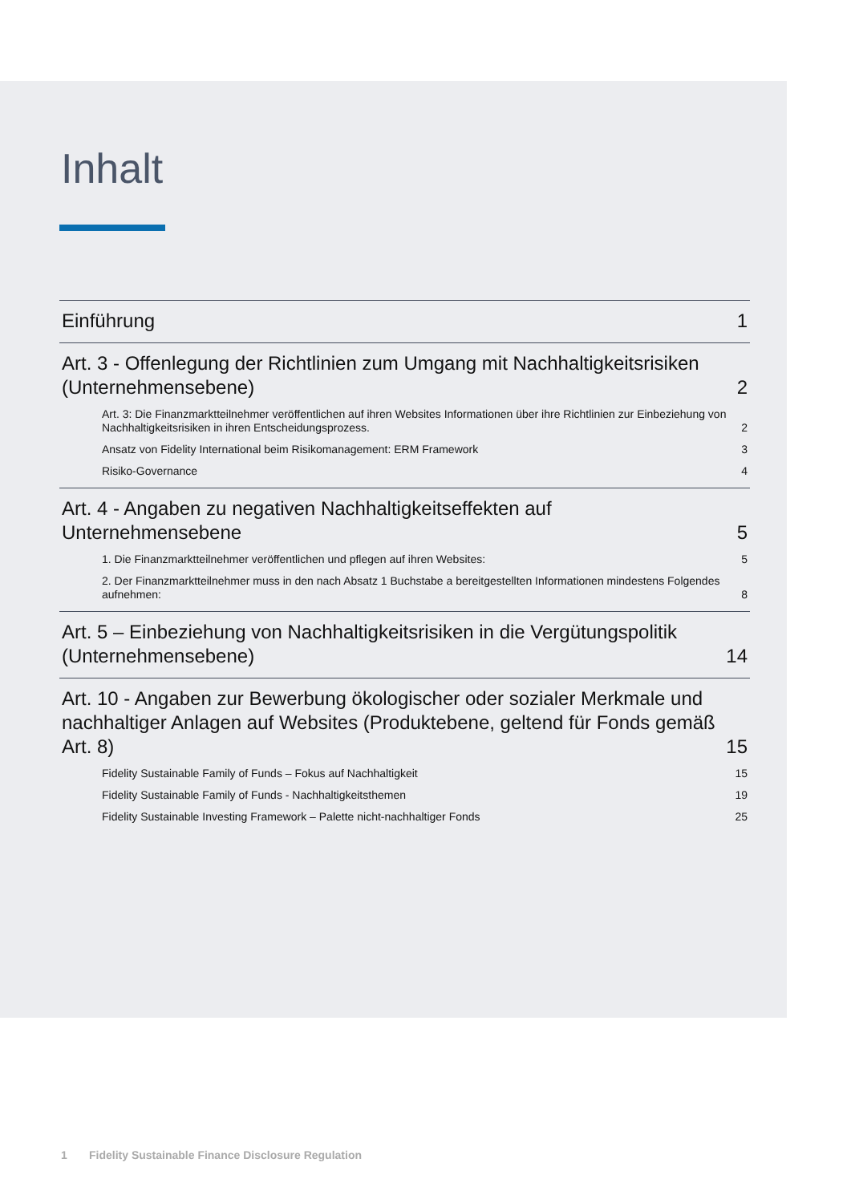Inhalt
Einführung 1
Art. 3 - Offenlegung der Richtlinien zum Umgang mit Nachhaltigkeitsrisiken (Unternehmensebene) 2
Art. 3: Die Finanzmarktteilnehmer veröffentlichen auf ihren Websites Informationen über ihre Richtlinien zur Einbeziehung von Nachhaltigkeitsrisiken in ihren Entscheidungsprozess. 2
Ansatz von Fidelity International beim Risikomanagement: ERM Framework 3
Risiko-Governance 4
Art. 4 - Angaben zu negativen Nachhaltigkeitseffekten auf
Unternehmensebene 5
1. Die Finanzmarktteilnehmer veröffentlichen und pflegen auf ihren Websites: 5
2. Der Finanzmarktteilnehmer muss in den nach Absatz 1 Buchstabe a bereitgestellten Informationen mindestens Folgendes aufnehmen: 8
Art. 5 – Einbeziehung von Nachhaltigkeitsrisiken in die Vergütungspolitik (Unternehmensebene) 14
Art. 10 - Angaben zur Bewerbung ökologischer oder sozialer Merkmale und nachhaltiger Anlagen auf Websites (Produktebene, geltend für Fonds gemäß Art. 8) 15
Fidelity Sustainable Family of Funds – Fokus auf Nachhaltigkeit 15
Fidelity Sustainable Family of Funds - Nachhaltigkeitsthemen 19
Fidelity Sustainable Investing Framework – Palette nicht-nachhaltiger Fonds 25
1 Fidelity Sustainable Finance Disclosure Regulation